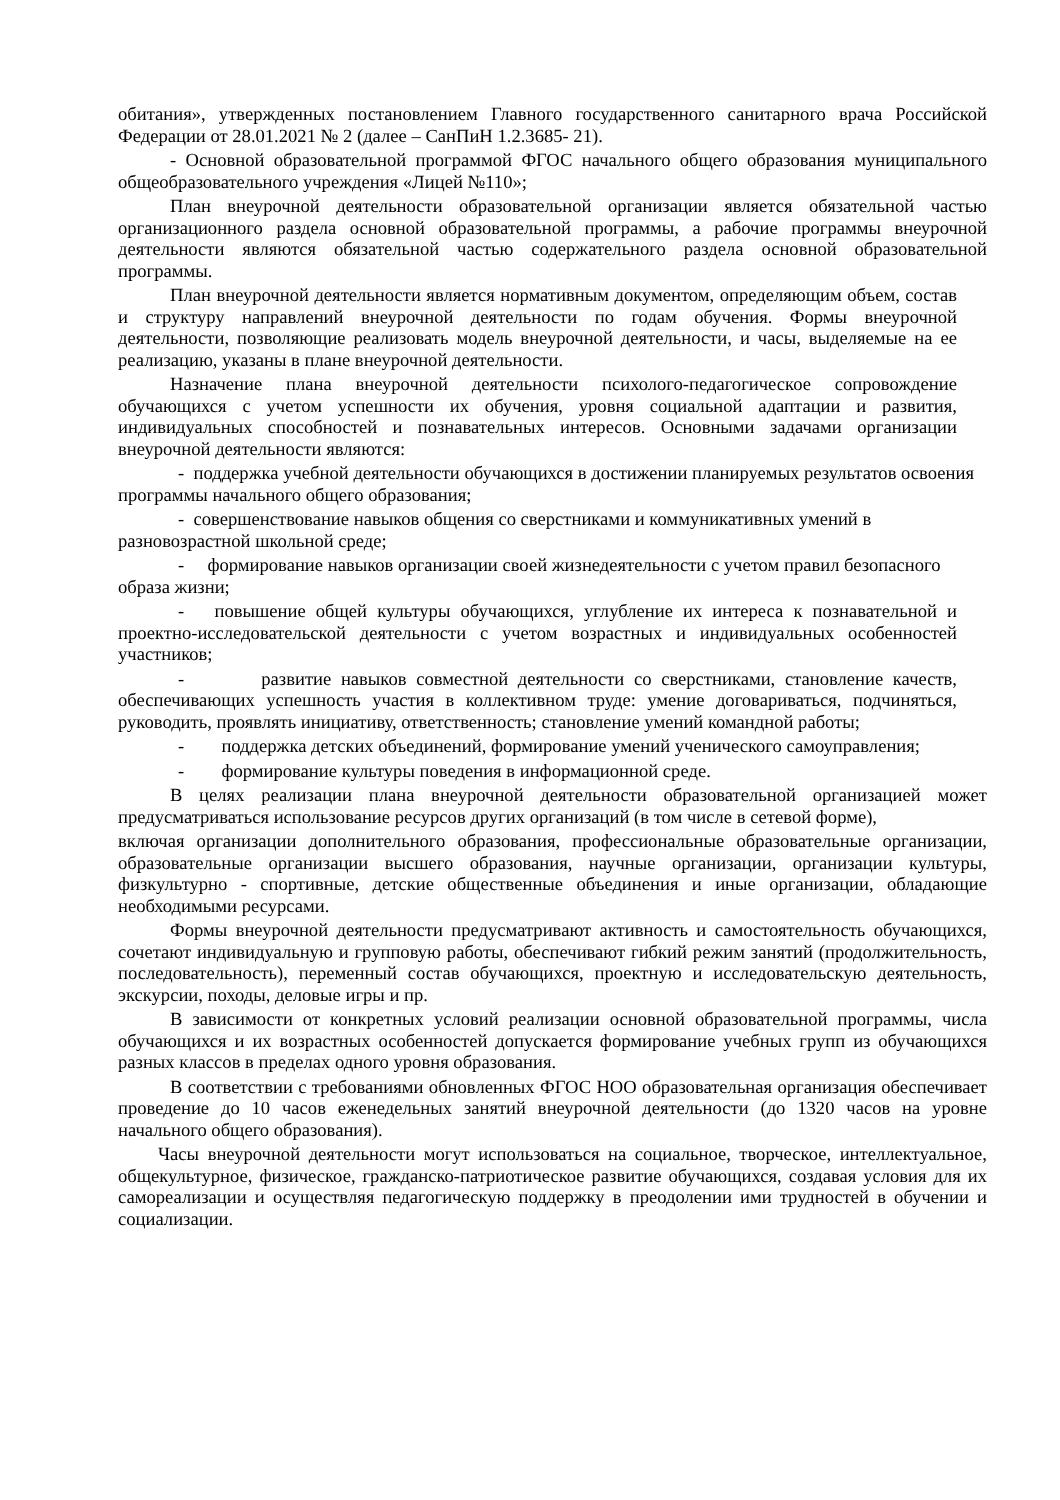обитания», утвержденных постановлением Главного государственного санитарного врача Российской Федерации от 28.01.2021 № 2 (далее – СанПиН 1.2.3685- 21).
- Основной образовательной программой ФГОС начального общего образования муниципального общеобразовательного учреждения «Лицей №110»;
План внеурочной деятельности образовательной организации является обязательной частью организационного раздела основной образовательной программы, а рабочие программы внеурочной деятельности являются обязательной частью содержательного раздела основной образовательной программы.
План внеурочной деятельности является нормативным документом, определяющим объем, состав и структуру направлений внеурочной деятельности по годам обучения. Формы внеурочной деятельности, позволяющие реализовать модель внеурочной деятельности, и часы, выделяемые на ее реализацию, указаны в плане внеурочной деятельности.
Назначение плана внеурочной деятельности психолого-педагогическое сопровождение обучающихся с учетом успешности их обучения, уровня социальной адаптации и развития, индивидуальных способностей и познавательных интересов. Основными задачами организации внеурочной деятельности являются:
- поддержка учебной деятельности обучающихся в достижении планируемых результатов освоения программы начального общего образования;
- совершенствование навыков общения со сверстниками и коммуникативных умений в разновозрастной школьной среде;
- формирование навыков организации своей жизнедеятельности с учетом правил безопасного образа жизни;
- повышение общей культуры обучающихся, углубление их интереса к познавательной и проектно-исследовательской деятельности с учетом возрастных и индивидуальных особенностей участников;
- развитие навыков совместной деятельности со сверстниками, становление качеств, обеспечивающих успешность участия в коллективном труде: умение договариваться, подчиняться, руководить, проявлять инициативу, ответственность; становление умений командной работы;
- поддержка детских объединений, формирование умений ученического самоуправления;
- формирование культуры поведения в информационной среде.
В целях реализации плана внеурочной деятельности образовательной организацией может предусматриваться использование ресурсов других организаций (в том числе в сетевой форме),
включая организации дополнительного образования, профессиональные образовательные организации, образовательные организации высшего образования, научные организации, организации культуры, физкультурно - спортивные, детские общественные объединения и иные организации, обладающие необходимыми ресурсами.
Формы внеурочной деятельности предусматривают активность и самостоятельность обучающихся, сочетают индивидуальную и групповую работы, обеспечивают гибкий режим занятий (продолжительность, последовательность), переменный состав обучающихся, проектную и исследовательскую деятельность, экскурсии, походы, деловые игры и пр.
В зависимости от конкретных условий реализации основной образовательной программы, числа обучающихся и их возрастных особенностей допускается формирование учебных групп из обучающихся разных классов в пределах одного уровня образования.
В соответствии с требованиями обновленных ФГОС НОО образовательная организация обеспечивает проведение до 10 часов еженедельных занятий внеурочной деятельности (до 1320 часов на уровне начального общего образования).
Часы внеурочной деятельности могут использоваться на социальное, творческое, интеллектуальное, общекультурное, физическое, гражданско-патриотическое развитие обучающихся, создавая условия для их самореализации и осуществляя педагогическую поддержку в преодолении ими трудностей в обучении и социализации.